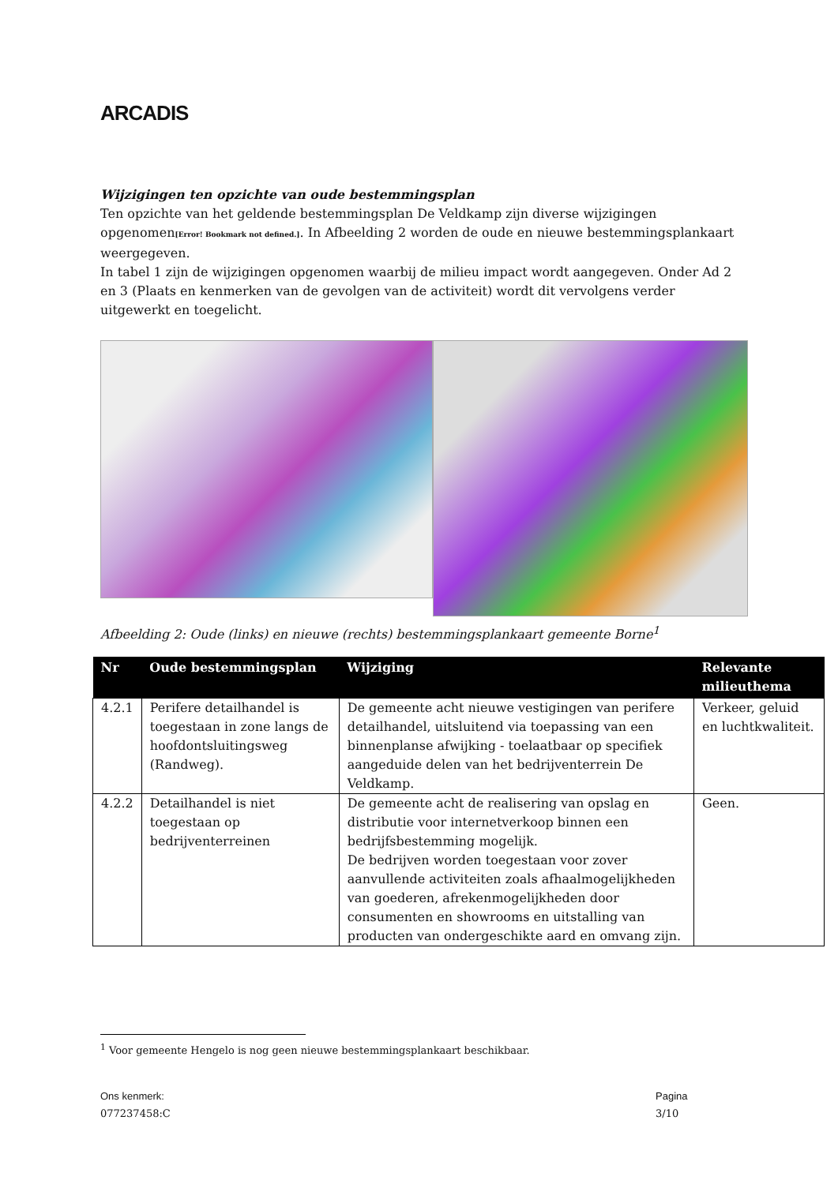ARCADIS
Wijzigingen ten opzichte van oude bestemmingsplan
Ten opzichte van het geldende bestemmingsplan De Veldkamp zijn diverse wijzigingen opgenomen[Error! Bookmark not defined.]. In Afbeelding 2 worden de oude en nieuwe bestemmingsplankaart weergegeven.
In tabel 1 zijn de wijzigingen opgenomen waarbij de milieu impact wordt aangegeven. Onder Ad 2 en 3 (Plaats en kenmerken van de gevolgen van de activiteit) wordt dit vervolgens verder uitgewerkt en toegelicht.
Afbeelding 2: Oude (links) en nieuwe (rechts) bestemmingsplankaart gemeente Borne<sup>1</sup>
| Nr | Oude bestemmingsplan | Wijziging | Relevante milieuthema |
| --- | --- | --- | --- |
| 4.2.1 | Perifere detailhandel is toegestaan in zone langs de hoofdontsluitingsweg (Randweg). | De gemeente acht nieuwe vestigingen van perifere detailhandel, uitsluitend via toepassing van een binnenplanse afwijking - toelaatbaar op specifiek aangeduide delen van het bedrijventerrein De Veldkamp. | Verkeer, geluid en luchtkwaliteit. |
| 4.2.2 | Detailhandel is niet toegestaan op bedrijventerreinen | De gemeente acht de realisering van opslag en distributie voor internetverkoop binnen een bedrijfsbestemming mogelijk. De bedrijven worden toegestaan voor zover aanvullende activiteiten zoals afhaalmogelijkheden van goederen, afrekenmogelijkheden door consumenten en showrooms en uitstalling van producten van ondergeschikte aard en omvang zijn. | Geen. |
<sup>1</sup> Voor gemeente Hengelo is nog geen nieuwe bestemmingsplankaart beschikbaar.
Ons kenmerk:
077237458:C
Pagina
3/10